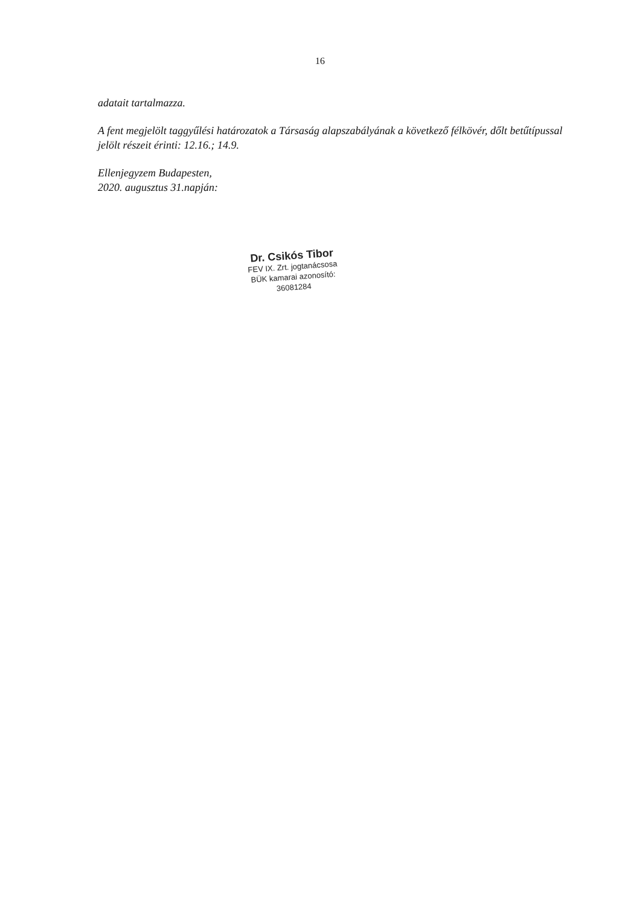16
adatait tartalmazza.
A fent megjelölt taggyűlési határozatok a Társaság alapszabályának a következő félkövér, dőlt betűtípussal jelölt részeit érinti: 12.16.; 14.9.
Ellenjegyzem Budapesten,
2020. augusztus 31.napján:
Dr. Csikós Tibor
FEV IX. Zrt. jogtanácsosa
BÜK kamarai azonosító:
36081284